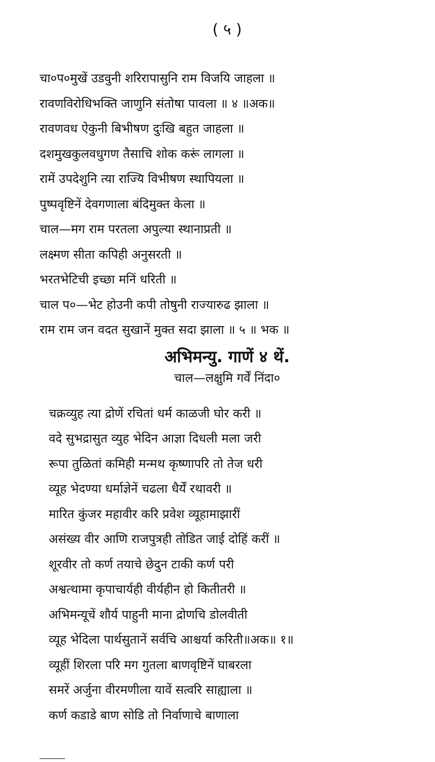( ५ )
चा०प०मुखें उडवुनी शरिरापासुनि राम विजयि जाहला ॥
रावणविरोधिभक्ति जाणुनि संतोषा पावला ॥ ४ ॥अक॥
रावणवध ऐकुनी बिभीषण दुःखि बहुत जाहला ॥
दशमुखकुलवधुगण तैसाचि शोक करूं लागला ॥
रामें उपदेशुनि त्या राज्यि विभीषण स्थापियला ॥
पुष्पवृष्टिनें देवगणाला बंदिमुक्त केला ॥
चाल—मग राम परतला अपुल्या स्थानाप्रती ॥
लक्ष्मण सीता कपिही अनुसरती ॥
भरतभेटिची इच्छा मनिं धरिती ॥
चाल प०—भेट होउनी कपी तोषुनी राज्यारुढ झाला ॥
राम राम जन वदत सुखानें मुक्त सदा झाला ॥ ५ ॥ भक ॥
अभिमन्यु. गाणें ४ थें.
चाल—लक्षुमि गर्वें निंदा०
चक्रव्युह त्या द्रोणें रचितां धर्म काळजी घोर करी ॥
वदे सुभद्रासुत व्युह भेदिन आज्ञा दिधली मला जरी
रूपा तुळितां कमिही मन्मथ कृष्णापरि तो तेज धरी
व्यूह भेदण्या धर्माज्ञेनें चढला धैर्यें रथावरी ॥
मारित कुंजर महावीर करि प्रवेश व्यूहामाझारीं
असंख्य वीर आणि राजपुत्रही तोडित जाई दोहिं करीं ॥
शूरवीर तो कर्ण तयाचे छेदुन टाकी कर्ण परी
अश्वत्थामा कृपाचार्यही वीर्यहीन हो कितीतरी ॥
अभिमन्यूचें शौर्य पाहुनी माना द्रोणचि डोलवीती
व्यूह भेदिला पार्थसुतानें सर्वचि आश्चर्या करिती॥अक॥ १॥
व्यूहीं शिरला परि मग गुतला बाणवृष्टिनें घाबरला
समरें अर्जुना वीरमणीला यावें सत्वरि साह्याला ॥
कर्ण कडाडे बाण सोडि तो निर्वाणाचे बाणाला